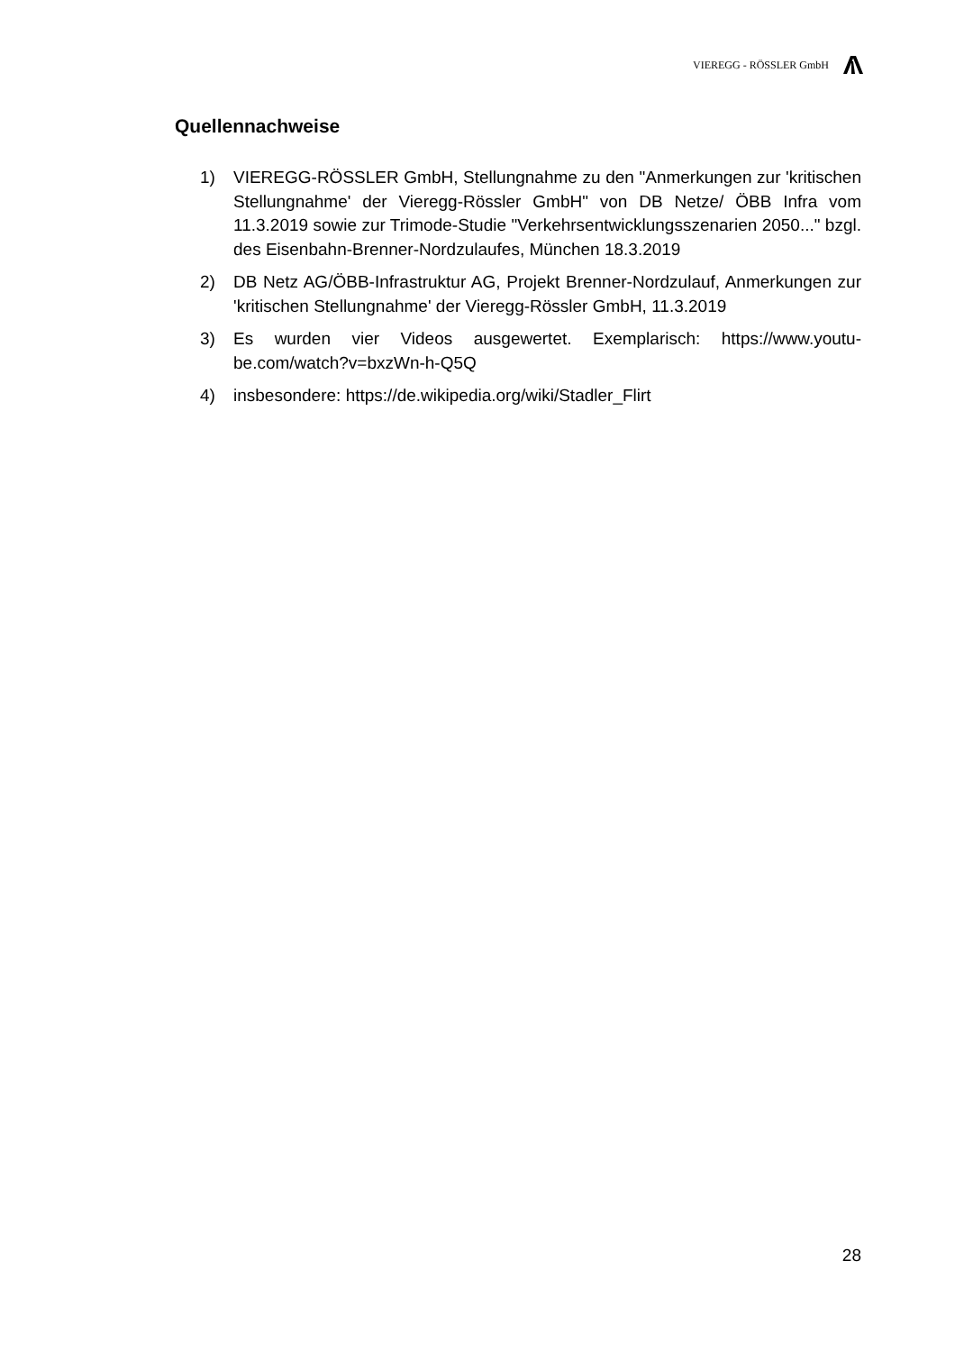VIEREGG - RÖSSLER GmbH
Quellennachweise
1) VIEREGG-RÖSSLER GmbH, Stellungnahme zu den "Anmerkungen zur 'kritischen Stellungnahme' der Vieregg-Rössler GmbH" von DB Netze/ ÖBB Infra vom 11.3.2019 sowie zur Trimode-Studie "Verkehrsent­wicklungsszenarien 2050..." bzgl. des Eisenbahn-Brenner-Nordzulau­fes, München 18.3.2019
2) DB Netz AG/ÖBB-Infrastruktur AG, Projekt Brenner-Nordzulauf, Anmer­kungen zur 'kritischen Stellungnahme' der Vieregg-Rössler GmbH, 11.3.2019
3) Es wurden vier Videos ausgewertet. Exemplarisch: https://www.youtu­be.com/watch?v=bxzWn-h-Q5Q
4) insbesondere: https://de.wikipedia.org/wiki/Stadler_Flirt
28